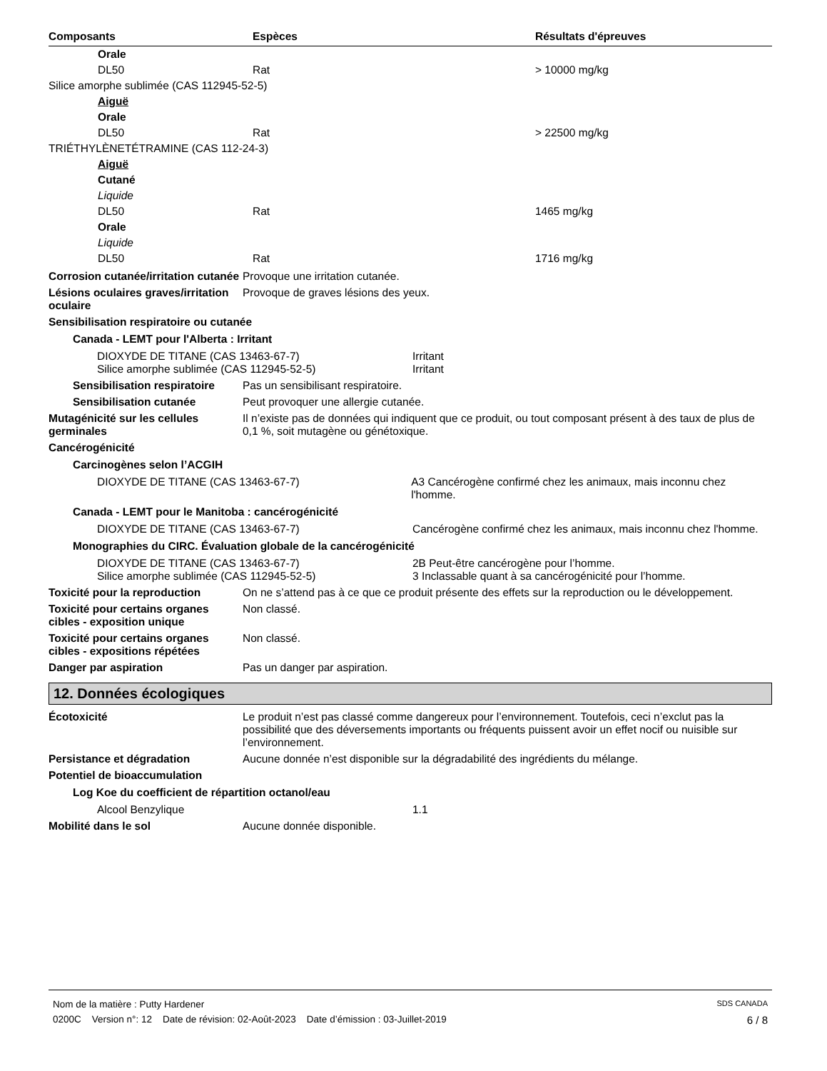| Composants | Espèces | Résultats d'épreuves |
| --- | --- | --- |
| Orale | | |
| DL50 | Rat | > 10000 mg/kg |
| Silice amorphe sublimée (CAS 112945-52-5) | | |
| Aiguë | | |
| Orale | | |
| DL50 | Rat | > 22500 mg/kg |
| TRIÉTHYLÈNETÉTRAMINE (CAS 112-24-3) | | |
| Aiguë | | |
| Cutané | | |
| Liquide | | |
| DL50 | Rat | 1465 mg/kg |
| Orale | | |
| Liquide | | |
| DL50 | Rat | 1716 mg/kg |
Corrosion cutanée/irritation cutanée
Provoque une irritation cutanée.
Lésions oculaires graves/irritation oculaire
Provoque de graves lésions des yeux.
Sensibilisation respiratoire ou cutanée
Canada - LEMT pour l'Alberta : Irritant
DIOXYDE DE TITANE (CAS 13463-67-7) Irritant
Silice amorphe sublimée (CAS 112945-52-5) Irritant
Sensibilisation respiratoire
Pas un sensibilisant respiratoire.
Sensibilisation cutanée Peut provoquer une allergie cutanée.
Mutagénicité sur les cellules germinales
Il n’existe pas de données qui indiquent que ce produit, ou tout composant présent à des taux de plus de 0,1 %, soit mutagène ou génétoxique.
Cancérogénicité
Carcinogènes selon l’ACGIH
DIOXYDE DE TITANE (CAS 13463-67-7) A3 Cancérogène confirmé chez les animaux, mais inconnu chez l'homme.
Canada - LEMT pour le Manitoba : cancérogénicité
DIOXYDE DE TITANE (CAS 13463-67-7) Cancérogène confirmé chez les animaux, mais inconnu chez l'homme.
Monographies du CIRC. Évaluation globale de la cancérogénicité
DIOXYDE DE TITANE (CAS 13463-67-7) 2B Peut-être cancérogène pour l’homme.
Silice amorphe sublimée (CAS 112945-52-5) 3 Inclassable quant à sa cancérogénicité pour l’homme.
Toxicité pour la reproduction On ne s’attend pas à ce que ce produit présente des effets sur la reproduction ou le développement.
Toxicité pour certains organes cibles - exposition unique
Non classé.
Toxicité pour certains organes cibles - expositions répétées
Non classé.
Danger par aspiration Pas un danger par aspiration.
12. Données écologiques
Écotoxicité Le produit n’est pas classé comme dangereux pour l’environnement. Toutefois, ceci n’exclut pas la possibilité que des déversements importants ou fréquents puissent avoir un effet nocif ou nuisible sur l’environnement.
Persistance et dégradation Aucune donnée n’est disponible sur la dégradabilité des ingrédients du mélange.
Potentiel de bioaccumulation
Log Koe du coefficient de répartition octanol/eau
Alcool Benzylique 1.1
Mobilité dans le sol Aucune donnée disponible.
Nom de la matière : Putty Hardener SDS CANADA
0200C Version n°: 12 Date de révision: 02-Août-2023 Date d’émission : 03-Juillet-2019 6 / 8